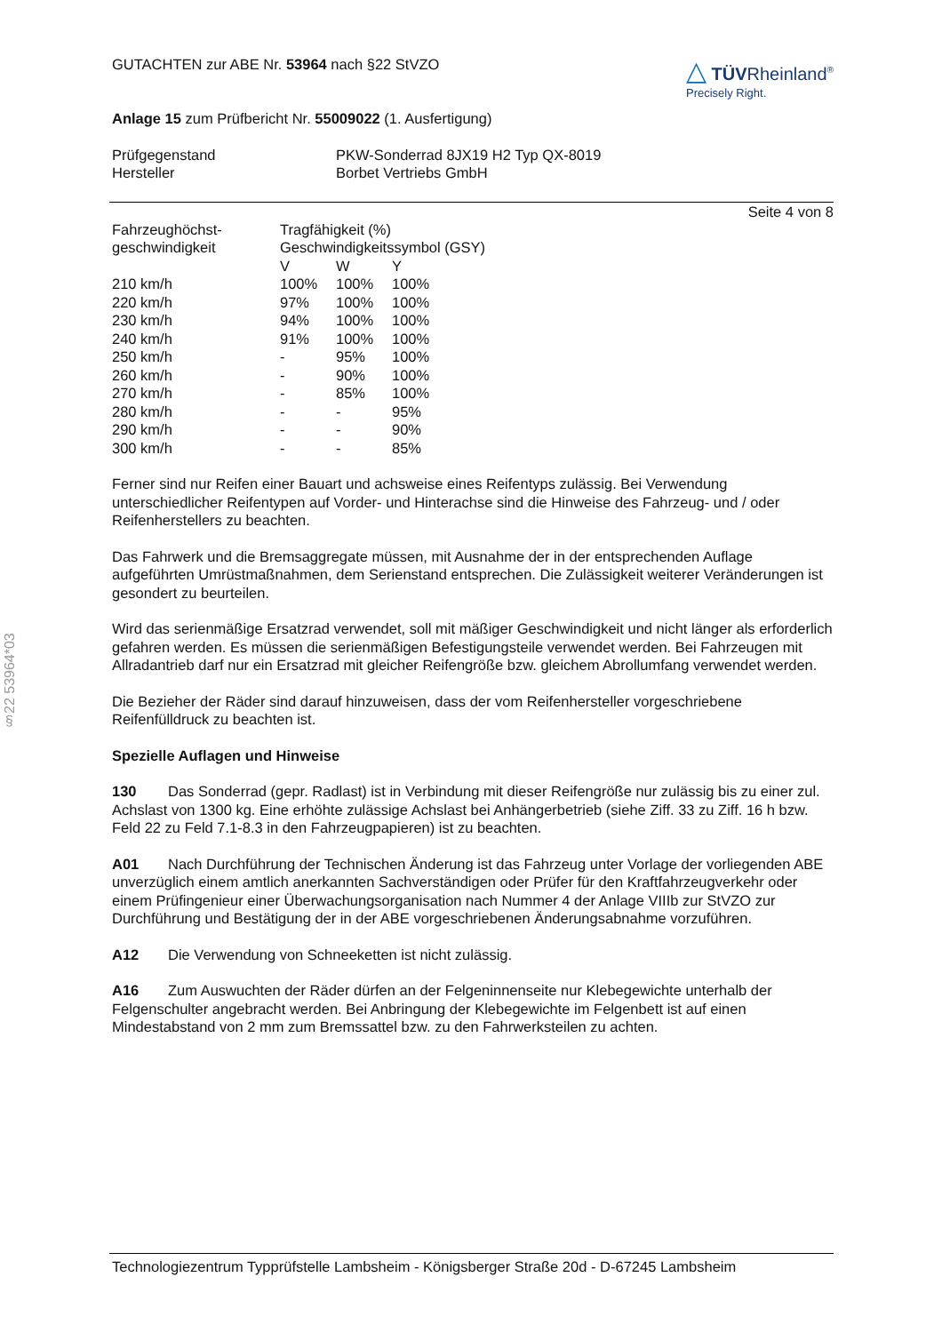§22 53964*03
△ TÜVRheinland<sup>®</sup>
Precisely Right.
GUTACHTEN zur ABE Nr. 53964 nach §22 StVZO
Anlage 15 zum Prüfbericht Nr. 55009022 (1. Ausfertigung)
| Prüfgegenstand | PKW-Sonderrad 8JX19 H2 Typ QX-8019 |
| Hersteller | Borbet Vertriebs GmbH |
Seite 4 von 8
| Fahrzeughöchst- geschwindigkeit | Tragfähigkeit (%) Geschwindigkeitssymbol (GSY) | | |
| | V | W | Y |
| 210 km/h | 100% | 100% | 100% |
| 220 km/h | 97% | 100% | 100% |
| 230 km/h | 94% | 100% | 100% |
| 240 km/h | 91% | 100% | 100% |
| 250 km/h | - | 95% | 100% |
| 260 km/h | - | 90% | 100% |
| 270 km/h | - | 85% | 100% |
| 280 km/h | - | - | 95% |
| 290 km/h | - | - | 90% |
| 300 km/h | - | - | 85% |
Ferner sind nur Reifen einer Bauart und achsweise eines Reifentyps zulässig. Bei Verwendung unterschiedlicher Reifentypen auf Vorder- und Hinterachse sind die Hinweise des Fahrzeug- und / oder Reifenherstellers zu beachten.
Das Fahrwerk und die Bremsaggregate müssen, mit Ausnahme der in der entsprechenden Auflage aufgeführten Umrüstmaßnahmen, dem Serienstand entsprechen. Die Zulässigkeit weiterer Veränderungen ist gesondert zu beurteilen.
Wird das serienmäßige Ersatzrad verwendet, soll mit mäßiger Geschwindigkeit und nicht länger als erforderlich gefahren werden. Es müssen die serienmäßigen Befestigungsteile verwendet werden. Bei Fahrzeugen mit Allradantrieb darf nur ein Ersatzrad mit gleicher Reifengröße bzw. gleichem Abrollumfang verwendet werden.
Die Bezieher der Räder sind darauf hinzuweisen, dass der vom Reifenhersteller vorgeschriebene Reifenfülldruck zu beachten ist.
Spezielle Auflagen und Hinweise
130 Das Sonderrad (gepr. Radlast) ist in Verbindung mit dieser Reifengröße nur zulässig bis zu einer zul. Achslast von 1300 kg. Eine erhöhte zulässige Achslast bei Anhängerbetrieb (siehe Ziff. 33 zu Ziff. 16 h bzw. Feld 22 zu Feld 7.1-8.3 in den Fahrzeugpapieren) ist zu beachten.
A01 Nach Durchführung der Technischen Änderung ist das Fahrzeug unter Vorlage der vorliegenden ABE unverzüglich einem amtlich anerkannten Sachverständigen oder Prüfer für den Kraftfahrzeugverkehr oder einem Prüfingenieur einer Überwachungsorganisation nach Nummer 4 der Anlage VIIIb zur StVZO zur Durchführung und Bestätigung der in der ABE vorgeschriebenen Änderungsabnahme vorzuführen.
A12 Die Verwendung von Schneeketten ist nicht zulässig.
A16 Zum Auswuchten der Räder dürfen an der Felgeninnenseite nur Klebegewichte unterhalb der Felgenschulter angebracht werden. Bei Anbringung der Klebegewichte im Felgenbett ist auf einen Mindestabstand von 2 mm zum Bremssattel bzw. zu den Fahrwerksteilen zu achten.
Technologiezentrum Typprüfstelle Lambsheim - Königsberger Straße 20d - D-67245 Lambsheim